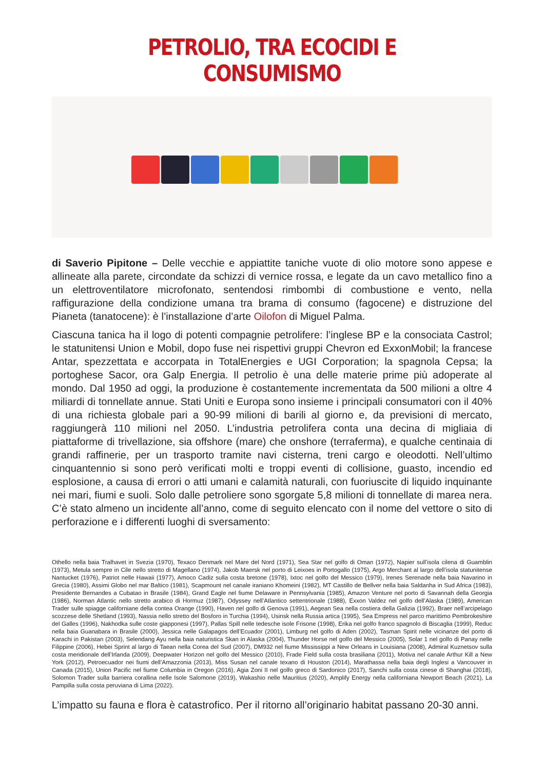PETROLIO, TRA ECOCIDI E CONSUMISMO
di Saverio Pipitone – Delle vecchie e appiattite taniche vuote di olio motore sono appese e allineate alla parete, circondate da schizzi di vernice rossa, e legate da un cavo metallico fino a un elettroventilatore microfonato, sentendosi rimbombi di combustione e vento, nella raffigurazione della condizione umana tra brama di consumo (fagocene) e distruzione del Pianeta (tanatocene): è l’installazione d’arte Oilofon di Miguel Palma.
Ciascuna tanica ha il logo di potenti compagnie petrolifere: l’inglese BP e la consociata Castrol; le statunitensi Union e Mobil, dopo fuse nei rispettivi gruppi Chevron ed ExxonMobil; la francese Antar, spezzettata e accorpata in TotalEnergies e UGI Corporation; la spagnola Cepsa; la portoghese Sacor, ora Galp Energia. Il petrolio è una delle materie prime più adoperate al mondo. Dal 1950 ad oggi, la produzione è costantemente incrementata da 500 milioni a oltre 4 miliardi di tonnellate annue. Stati Uniti e Europa sono insieme i principali consumatori con il 40% di una richiesta globale pari a 90-99 milioni di barili al giorno e, da previsioni di mercato, raggiungerà 110 milioni nel 2050. L’industria petrolifera conta una decina di migliaia di piattaforme di trivellazione, sia offshore (mare) che onshore (terraferma), e qualche centinaia di grandi raffinerie, per un trasporto tramite navi cisterna, treni cargo e oleodotti. Nell’ultimo cinquantennio si sono però verificati molti e troppi eventi di collisione, guasto, incendio ed esplosione, a causa di errori o atti umani e calamità naturali, con fuoriuscite di liquido inquinante nei mari, fiumi e suoli. Solo dalle petroliere sono sgorgate 5,8 milioni di tonnellate di marea nera. C’è stato almeno un incidente all’anno, come di seguito elencato con il nome del vettore o sito di perforazione e i differenti luoghi di sversamento:
Othello nella baia Tralhavet in Svezia (1970), Texaco Denmark nel Mare del Nord (1971), Sea Star nel golfo di Oman (1972), Napier sull’isola cilena di Guamblin (1973), Metula sempre in Cile nello stretto di Magellano (1974), Jakob Maersk nel porto di Leixoes in Portogallo (1975), Argo Merchant al largo dell’isola statunitense Nantucket (1976), Patriot nelle Hawaii (1977), Amoco Cadiz sulla costa bretone (1978), Ixtoc nel golfo del Messico (1979), Irenes Serenade nella baia Navarino in Grecia (1980), Assimi Globo nel mar Baltico (1981), Scapmount nel canale iraniano Khomeini (1982), MT Castillo de Bellver nella baia Saldanha in Sud Africa (1983), Presidente Bernandes a Cubatao in Brasile (1984), Grand Eagle nel fiume Delaware in Pennsylvania (1985), Amazon Venture nel porto di Savannah della Georgia (1986), Norman Atlantic nello stretto arabico di Hormuz (1987), Odyssey nell’Atlantico settentrionale (1988), Exxon Valdez nel golfo dell’Alaska (1989), American Trader sulle spiagge californiane della contea Orange (1990), Haven nel golfo di Genova (1991), Aegean Sea nella costiera della Galizia (1992), Braer nell’arcipelago scozzese delle Shetland (1993), Nassia nello stretto del Bosforo in Turchia (1994), Usinsk nella Russia artica (1995), Sea Empress nel parco marittimo Pembrokeshire del Galles (1996), Nakhodka sulle coste giapponesi (1997), Pallas Spill nelle tedesche isole Frisone (1998), Erika nel golfo franco spagnolo di Biscaglia (1999), Reduc nella baia Guanabara in Brasile (2000), Jessica nelle Galapagos dell’Ecuador (2001), Limburg nel golfo di Aden (2002), Tasman Spirit nelle vicinanze del porto di Karachi in Pakistan (2003), Selendang Ayu nella baia naturistica Skan in Alaska (2004), Thunder Horse nel golfo del Messico (2005), Solar 1 nel golfo di Panay nelle Filippine (2006), Hebei Sprint al largo di Taean nella Corea del Sud (2007), DM932 nel fiume Mississippi a New Orleans in Louisiana (2008), Admiral Kuznetsov sulla costa meridionale dell’Irlanda (2009), Deepwater Horizon nel golfo del Messico (2010), Frade Field sulla costa brasiliana (2011), Motiva nel canale Arthur Kill a New York (2012), Petroecuador nei fiumi dell’Amazzonia (2013), Miss Susan nel canale texano di Houston (2014), Marathassa nella baia degli Inglesi a Vancouver in Canada (2015), Union Pacific nel fiume Columbia in Oregon (2016), Agia Zoni II nel golfo greco di Sardonico (2017), Sanchi sulla costa cinese di Shanghai (2018), Solomon Trader sulla barriera corallina nelle Isole Salomone (2019), Wakashio nelle Mauritius (2020), Amplify Energy nella californiana Newport Beach (2021), La Pampilla sulla costa peruviana di Lima (2022).
L’impatto su fauna e flora è catastrofico. Per il ritorno all’originario habitat passano 20-30 anni.